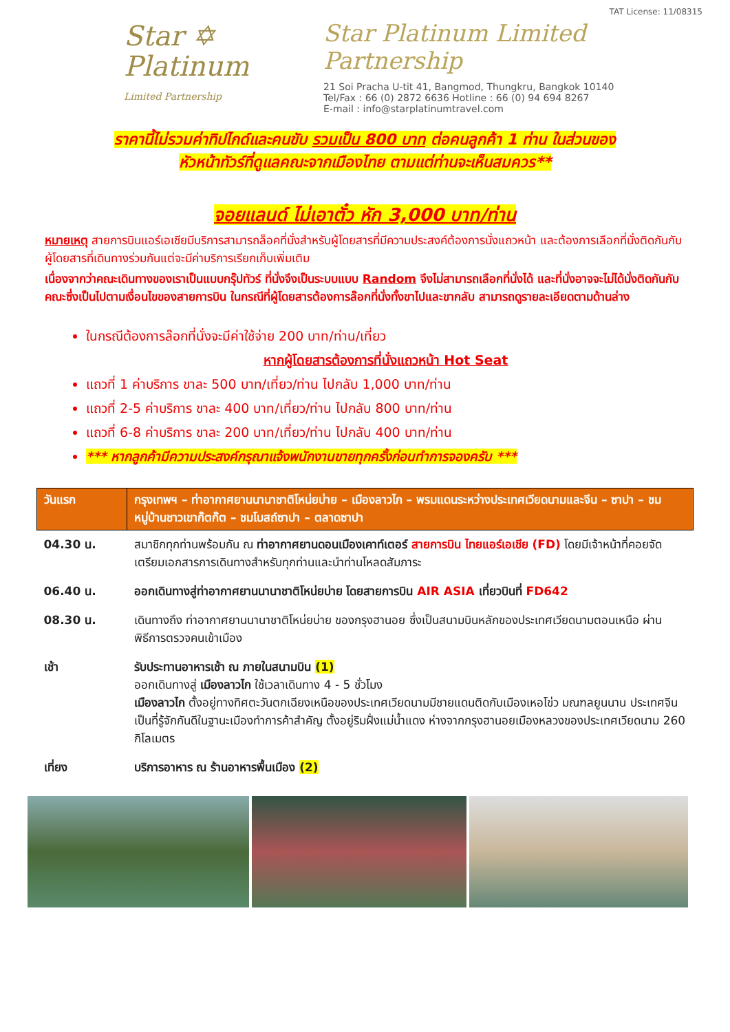Star ✡
Platinum
Limited Partnership
TAT License: 11/08315
Star Platinum Limited Partnership
21 Soi Pracha U-tit 41, Bangmod, Thungkru, Bangkok 10140
Tel/Fax : 66 (0) 2872 6636 Hotline : 66 (0) 94 694 8267
E-mail : info@starplatinumtravel.com
ราคานี้ไม่รวมค่าทิปไกด์และคนขับ รวมเป็น 800 บาท ต่อคนลูกค้า 1 ท่าน ในส่วนของ
หัวหน้าทัวร์ที่ดูแลคณะจากเมืองไทย ตามแต่ท่านจะเห็นสมควร**
จอยแลนด์ ไม่เอาตั๋ว หัก 3,000 บาท/ท่าน
หมายเหตุ สายการบินแอร์เอเชียมีบริการสามารถล็อคที่นั่งสำหรับผู้โดยสารที่มีความประสงค์ต้องการนั่งแถวหน้า และต้องการเลือกที่นั่งติดกันกับผู้โดยสารที่เดินทางร่วมกันแต่จะมีค่าบริการเรียกเก็บเพิ่มเติม
เนื่องจากว่าคณะเดินทางของเราเป็นแบบกรุ๊ปทัวร์ ที่นั่งจึงเป็นระบบแบบ Random จึงไม่สามารถเลือกที่นั่งได้ และที่นั่งอาจจะไม่ได้นั่งติดกันกับคณะซึ่งเป็นไปตามเงื่อนไขของสายการบิน ในกรณีที่ผู้โดยสารต้องการล๊อกที่นั่งทั้งขาไปและขากลับ สามารถดูรายละเอียดตามด้านล่าง
ในกรณีต้องการล๊อกที่นั่งจะมีค่าใช้จ่าย 200 บาท/ท่าน/เที่ยว
หากผู้โดยสารต้องการที่นั่งแถวหน้า Hot Seat
แถวที่ 1 ค่าบริการ ขาละ 500 บาท/เที่ยว/ท่าน ไปกลับ 1,000 บาท/ท่าน
แถวที่ 2-5 ค่าบริการ ขาละ 400 บาท/เที่ยว/ท่าน ไปกลับ 800 บาท/ท่าน
แถวที่ 6-8 ค่าบริการ ขาละ 200 บาท/เที่ยว/ท่าน ไปกลับ 400 บาท/ท่าน
*** หากลูกค้ามีความประสงค์กรุณาแจ้งพนักงานขายทุกครั้งก่อนทำการจองครับ ***
| วันแรก | กรุงเทพฯ – ท่าอากาศยานนานาชาติโหน่ยบ่าย – เมืองลาวไก – พรมแดนระหว่างประเทศเวียดนามและจีน – ซาปา – ชมหมู่บ้านชาวเขาก๊ตก๊ต – ชมโบสถ์ซาปา – ตลาดซาปา |
| --- | --- |
| 04.30 น. | สมาชิกทุกท่านพร้อมกัน ณ ท่าอากาศยานดอนเมืองเคาท์เตอร์ สายการบิน ไทยแอร์เอเชีย (FD) โดยมีเจ้าหน้าที่คอยจัดเตรียมเอกสารการเดินทางสำหรับทุกท่านและนำท่านโหลดสัมภาระ |
| 06.40 น. | ออกเดินทางสู่ท่าอากาศยานนานาชาติโหน่ยบ่าย โดยสายการบิน AIR ASIA เที่ยวบินที่ FD642 |
| 08.30 น. | เดินทางถึง ท่าอากาศยานนานาชาติโหน่ยบ่าย ของกรุงฮานอย ซึ่งเป็นสนามบินหลักของประเทศเวียดนามตอนเหนือ ผ่านพิธีการตรวจคนเข้าเมือง |
| เช้า | รับประทานอาหารเช้า ณ ภายในสนามบิน (1) ออกเดินทางสู่ เมืองลาวไก ใช้เวลาเดินทาง 4 - 5 ชั่วโมง เมืองลาวไก ตั้งอยู่ทางทิศตะวันตกเฉียงเหนือของประเทศเวียดนามมีชายแดนติดกับเมืองเหอโข่ว มณฑลยูนนาน ประเทศจีน เป็นที่รู้จักกันดีในฐานะเมืองทำการค้าสำคัญ ตั้งอยู่ริมฝั่งแม่น้ำแดง ห่างจากกรุงฮานอยเมืองหลวงของประเทศเวียดนาม 260 กิโลเมตร |
| เที่ยง | บริการอาหาร ณ ร้านอาหารพื้นเมือง (2) |